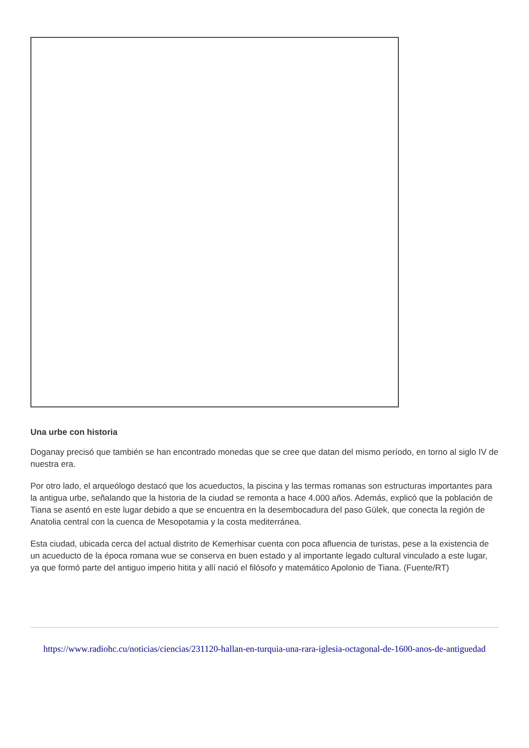Una urbe con historia
Doganay precisó que también se han encontrado monedas que se cree que datan del mismo período, en torno al siglo IV de nuestra era.
Por otro lado, el arqueólogo destacó que los acueductos, la piscina y las termas romanas son estructuras importantes para la antigua urbe, señalando que la historia de la ciudad se remonta a hace 4.000 años. Además, explicó que la población de Tiana se asentó en este lugar debido a que se encuentra en la desembocadura del paso Gülek, que conecta la región de Anatolia central con la cuenca de Mesopotamia y la costa mediterránea.
Esta ciudad, ubicada cerca del actual distrito de Kemerhisar cuenta con poca afluencia de turistas, pese a la existencia de un acueducto de la época romana wue se conserva en buen estado y al importante legado cultural vinculado a este lugar, ya que formó parte del antiguo imperio hitita y allí nació el filósofo y matemático Apolonio de Tiana. (Fuente/RT)
https://www.radiohc.cu/noticias/ciencias/231120-hallan-en-turquia-una-rara-iglesia-octagonal-de-1600-anos-de-antiguedad